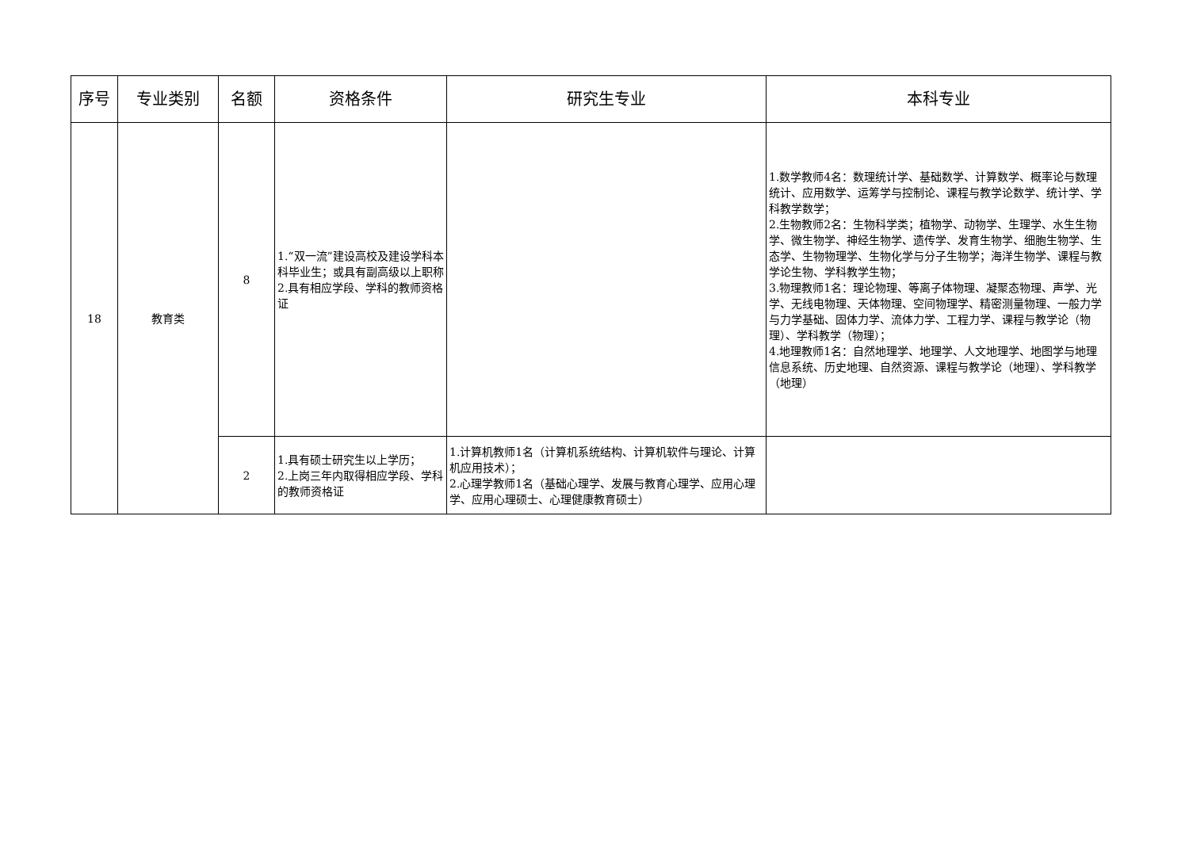| 序号 | 专业类别 | 名额 | 资格条件 | 研究生专业 | 本科专业 |
| --- | --- | --- | --- | --- | --- |
| 18 | 教育类 | 8 | 1.“双一流”建设高校及建设学科本科毕业生；或具有副高级以上职称 2.具有相应学段、学科的教师资格证 | | 1.数学教师4名：数理统计学、基础数学、计算数学、概率论与数理统计、应用数学、运筹学与控制论、课程与教学论数学、统计学、学科教学数学； 2.生物教师2名：生物科学类；植物学、动物学、生理学、水生生物学、微生物学、神经生物学、遗传学、发育生物学、细胞生物学、生态学、生物物理学、生物化学与分子生物学；海洋生物学、课程与教学论生物、学科教学生物； 3.物理教师1名：理论物理、等离子体物理、凝聚态物理、声学、光学、无线电物理、天体物理、空间物理学、精密测量物理、一般力学与力学基础、固体力学、流体力学、工程力学、课程与教学论（物理）、学科教学（物理）； 4.地理教师1名：自然地理学、地理学、人文地理学、地图学与地理信息系统、历史地理、自然资源、课程与教学论（地理）、学科教学（地理） |
| | | 2 | 1.具有硕士研究生以上学历； 2.上岗三年内取得相应学段、学科的教师资格证 | 1.计算机教师1名（计算机系统结构、计算机软件与理论、计算机应用技术）； 2.心理学教师1名（基础心理学、发展与教育心理学、应用心理学、应用心理硕士、心理健康教育硕士） | |